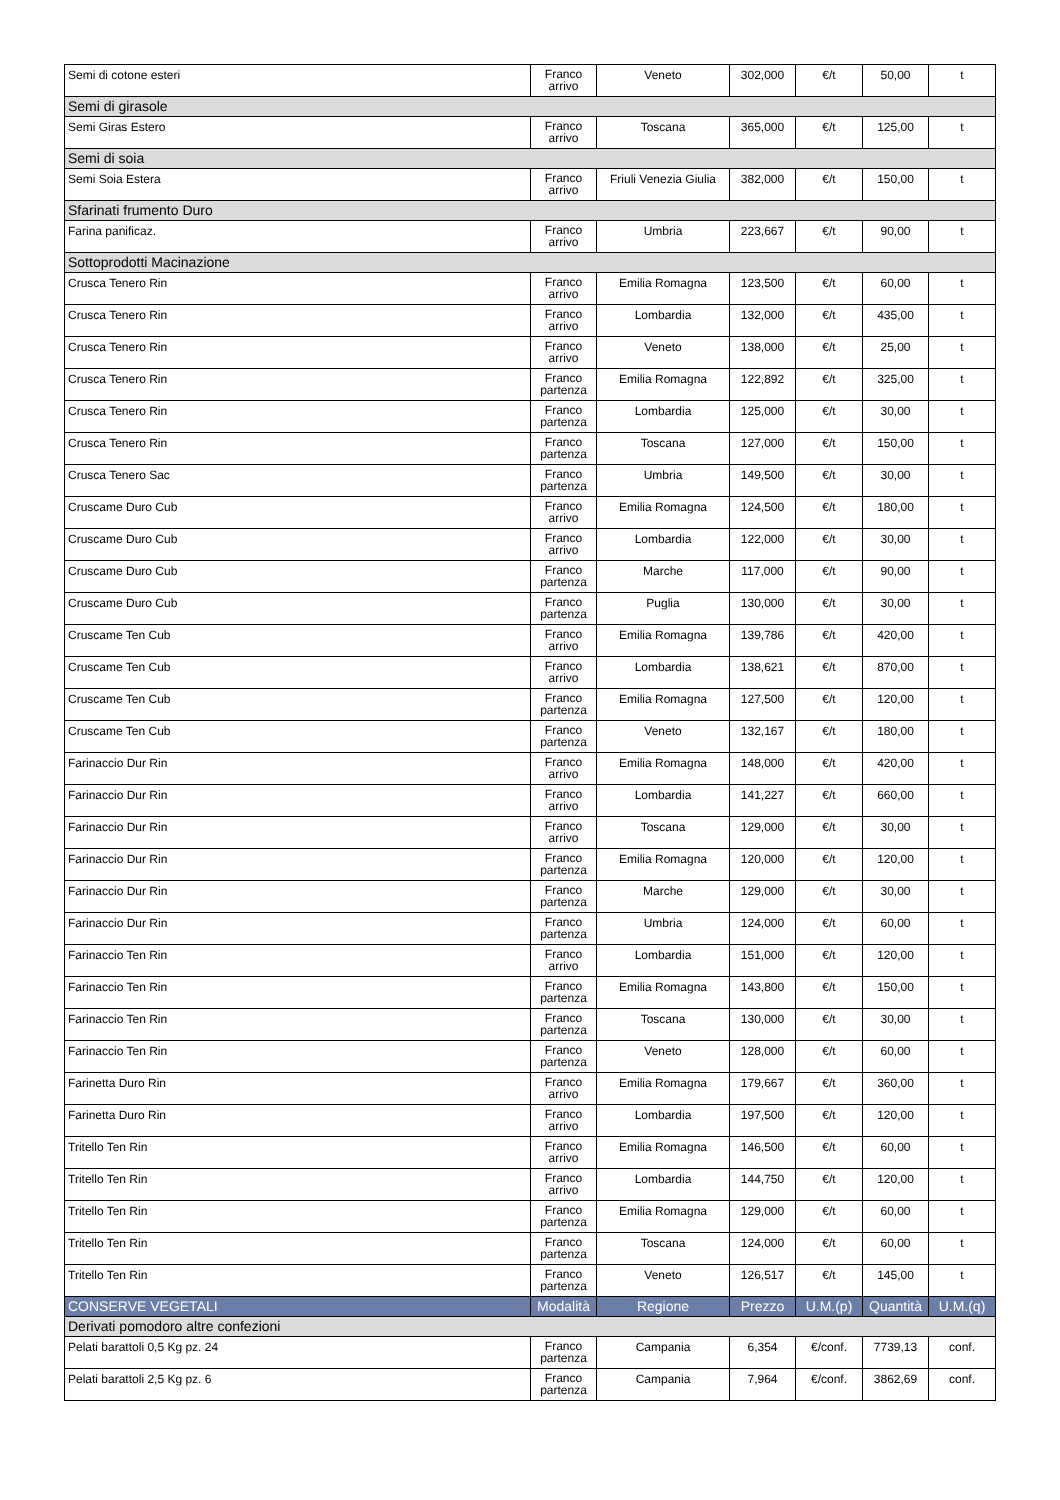| Semi di cotone esteri | Franco arrivo | Veneto | 302,000 | €/t | 50,00 | t |
| Semi di girasole | | | | | | |
| Semi Giras Estero | Franco arrivo | Toscana | 365,000 | €/t | 125,00 | t |
| Semi di soia | | | | | | |
| Semi Soia Estera | Franco arrivo | Friuli Venezia Giulia | 382,000 | €/t | 150,00 | t |
| Sfarinati frumento Duro | | | | | | |
| Farina panificaz. | Franco arrivo | Umbria | 223,667 | €/t | 90,00 | t |
| Sottoprodotti Macinazione | | | | | | |
| Crusca Tenero Rin | Franco arrivo | Emilia Romagna | 123,500 | €/t | 60,00 | t |
| Crusca Tenero Rin | Franco arrivo | Lombardia | 132,000 | €/t | 435,00 | t |
| Crusca Tenero Rin | Franco arrivo | Veneto | 138,000 | €/t | 25,00 | t |
| Crusca Tenero Rin | Franco partenza | Emilia Romagna | 122,892 | €/t | 325,00 | t |
| Crusca Tenero Rin | Franco partenza | Lombardia | 125,000 | €/t | 30,00 | t |
| Crusca Tenero Rin | Franco partenza | Toscana | 127,000 | €/t | 150,00 | t |
| Crusca Tenero Sac | Franco partenza | Umbria | 149,500 | €/t | 30,00 | t |
| Cruscame Duro Cub | Franco arrivo | Emilia Romagna | 124,500 | €/t | 180,00 | t |
| Cruscame Duro Cub | Franco arrivo | Lombardia | 122,000 | €/t | 30,00 | t |
| Cruscame Duro Cub | Franco partenza | Marche | 117,000 | €/t | 90,00 | t |
| Cruscame Duro Cub | Franco partenza | Puglia | 130,000 | €/t | 30,00 | t |
| Cruscame Ten Cub | Franco arrivo | Emilia Romagna | 139,786 | €/t | 420,00 | t |
| Cruscame Ten Cub | Franco arrivo | Lombardia | 138,621 | €/t | 870,00 | t |
| Cruscame Ten Cub | Franco partenza | Emilia Romagna | 127,500 | €/t | 120,00 | t |
| Cruscame Ten Cub | Franco partenza | Veneto | 132,167 | €/t | 180,00 | t |
| Farinaccio Dur Rin | Franco arrivo | Emilia Romagna | 148,000 | €/t | 420,00 | t |
| Farinaccio Dur Rin | Franco arrivo | Lombardia | 141,227 | €/t | 660,00 | t |
| Farinaccio Dur Rin | Franco arrivo | Toscana | 129,000 | €/t | 30,00 | t |
| Farinaccio Dur Rin | Franco partenza | Emilia Romagna | 120,000 | €/t | 120,00 | t |
| Farinaccio Dur Rin | Franco partenza | Marche | 129,000 | €/t | 30,00 | t |
| Farinaccio Dur Rin | Franco partenza | Umbria | 124,000 | €/t | 60,00 | t |
| Farinaccio Ten Rin | Franco arrivo | Lombardia | 151,000 | €/t | 120,00 | t |
| Farinaccio Ten Rin | Franco partenza | Emilia Romagna | 143,800 | €/t | 150,00 | t |
| Farinaccio Ten Rin | Franco partenza | Toscana | 130,000 | €/t | 30,00 | t |
| Farinaccio Ten Rin | Franco partenza | Veneto | 128,000 | €/t | 60,00 | t |
| Farinetta Duro Rin | Franco arrivo | Emilia Romagna | 179,667 | €/t | 360,00 | t |
| Farinetta Duro Rin | Franco arrivo | Lombardia | 197,500 | €/t | 120,00 | t |
| Tritello Ten Rin | Franco arrivo | Emilia Romagna | 146,500 | €/t | 60,00 | t |
| Tritello Ten Rin | Franco arrivo | Lombardia | 144,750 | €/t | 120,00 | t |
| Tritello Ten Rin | Franco partenza | Emilia Romagna | 129,000 | €/t | 60,00 | t |
| Tritello Ten Rin | Franco partenza | Toscana | 124,000 | €/t | 60,00 | t |
| Tritello Ten Rin | Franco partenza | Veneto | 126,517 | €/t | 145,00 | t |
| CONSERVE VEGETALI | Modalità | Regione | Prezzo | U.M.(p) | Quantità | U.M.(q) |
| Derivati pomodoro altre confezioni | | | | | | |
| Pelati barattoli 0,5 Kg pz. 24 | Franco partenza | Campania | 6,354 | €/conf. | 7739,13 | conf. |
| Pelati barattoli 2,5 Kg pz. 6 | Franco partenza | Campania | 7,964 | €/conf. | 3862,69 | conf. |